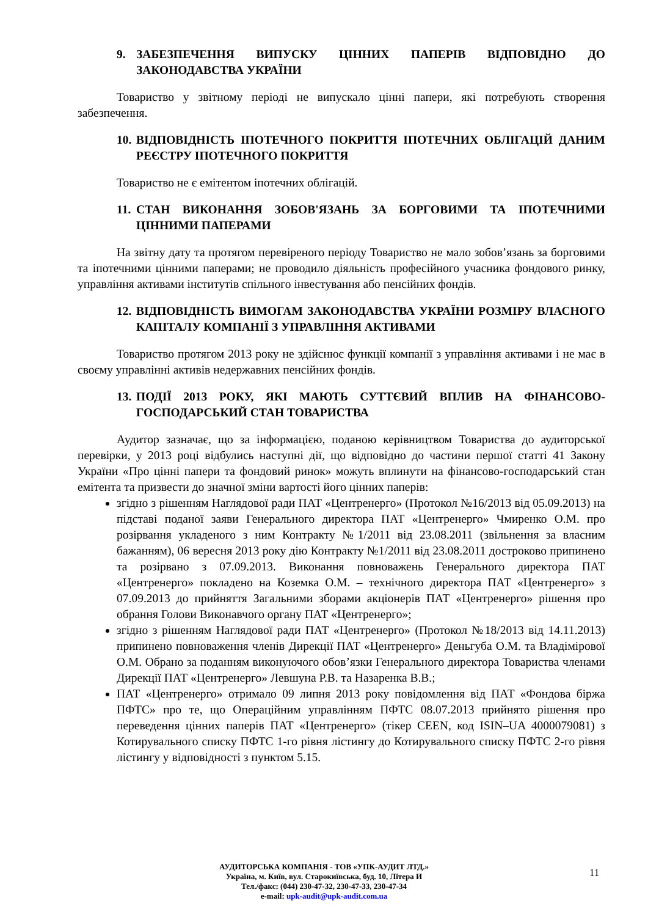9. ЗАБЕЗПЕЧЕННЯ ВИПУСКУ ЦІННИХ ПАПЕРІВ ВІДПОВІДНО ДО ЗАКОНОДАВСТВА УКРАЇНИ
Товариство у звітному періоді не випускало цінні папери, які потребують створення забезпечення.
10. ВІДПОВІДНІСТЬ ІПОТЕЧНОГО ПОКРИТТЯ ІПОТЕЧНИХ ОБЛІГАЦІЙ ДАНИМ РЕЄСТРУ ІПОТЕЧНОГО ПОКРИТТЯ
Товариство не є емітентом іпотечних облігацій.
11. СТАН ВИКОНАННЯ ЗОБОВ'ЯЗАНЬ ЗА БОРГОВИМИ ТА ІПОТЕЧНИМИ ЦІННИМИ ПАПЕРАМИ
На звітну дату та протягом перевіреного періоду Товариство не мало зобов’язань за борговими та іпотечними цінними паперами; не проводило діяльність професійного учасника фондового ринку, управління активами інститутів спільного інвестування або пенсійних фондів.
12. ВІДПОВІДНІСТЬ ВИМОГАМ ЗАКОНОДАВСТВА УКРАЇНИ РОЗМІРУ ВЛАСНОГО КАПІТАЛУ КОМПАНІЇ З УПРАВЛІННЯ АКТИВАМИ
Товариство протягом 2013 року не здійснює функції компанії з управління активами і не має в своєму управлінні активів недержавних пенсійних фондів.
13. ПОДІЇ 2013 РОКУ, ЯКІ МАЮТЬ СУТТЄВИЙ ВПЛИВ НА ФІНАНСОВО-ГОСПОДАРСЬКИЙ СТАН ТОВАРИСТВА
Аудитор зазначає, що за інформацією, поданою керівництвом Товариства до аудиторської перевірки, у 2013 році відбулись наступні дії, що відповідно до частини першої статті 41 Закону України «Про цінні папери та фондовий ринок» можуть вплинути на фінансово-господарський стан емітента та призвести до значної зміни вартості його цінних паперів:
згідно з рішенням Наглядової ради ПАТ «Центренерго» (Протокол №16/2013 від 05.09.2013) на підставі поданої заяви Генерального директора ПАТ «Центренерго» Чмиренко О.М. про розірвання укладеного з ним Контракту №1/2011 від 23.08.2011 (звільнення за власним бажанням), 06 вересня 2013 року дію Контракту №1/2011 від 23.08.2011 достроково припинено та розірвано з 07.09.2013. Виконання повноважень Генерального директора ПАТ «Центренерго» покладено на Коземка О.М. – технічного директора ПАТ «Центренерго» з 07.09.2013 до прийняття Загальними зборами акціонерів ПАТ «Центренерго» рішення про обрання Голови Виконавчого органу ПАТ «Центренерго»;
згідно з рішенням Наглядової ради ПАТ «Центренерго» (Протокол №18/2013 від 14.11.2013) припинено повноваження членів Дирекції ПАТ «Центренерго» Деньгуба О.М. та Владімірової О.М. Обрано за поданням виконуючого обов’язки Генерального директора Товариства членами Дирекції ПАТ «Центренерго» Левшуна Р.В. та Назаренка В.В.;
ПАТ «Центренерго» отримало 09 липня 2013 року повідомлення від ПАТ «Фондова біржа ПФТС» про те, що Операційним управлінням ПФТС 08.07.2013 прийнято рішення про переведення цінних паперів ПАТ «Центренерго» (тікер CEEN, код ISIN–UA 4000079081) з Котирувального списку ПФТС 1-го рівня лістингу до Котирувального списку ПФТС 2-го рівня лістингу у відповідності з пунктом 5.15.
АУДИТОРСЬКА КОМПАНІЯ - ТОВ «УПК-АУДИТ ЛТД.»
Україна, м. Київ, вул. Старокиївська, буд. 10, Літера И
Тел./факс: (044) 230-47-32, 230-47-33, 230-47-34
e-mail: upk-audit@upk-audit.com.ua
11